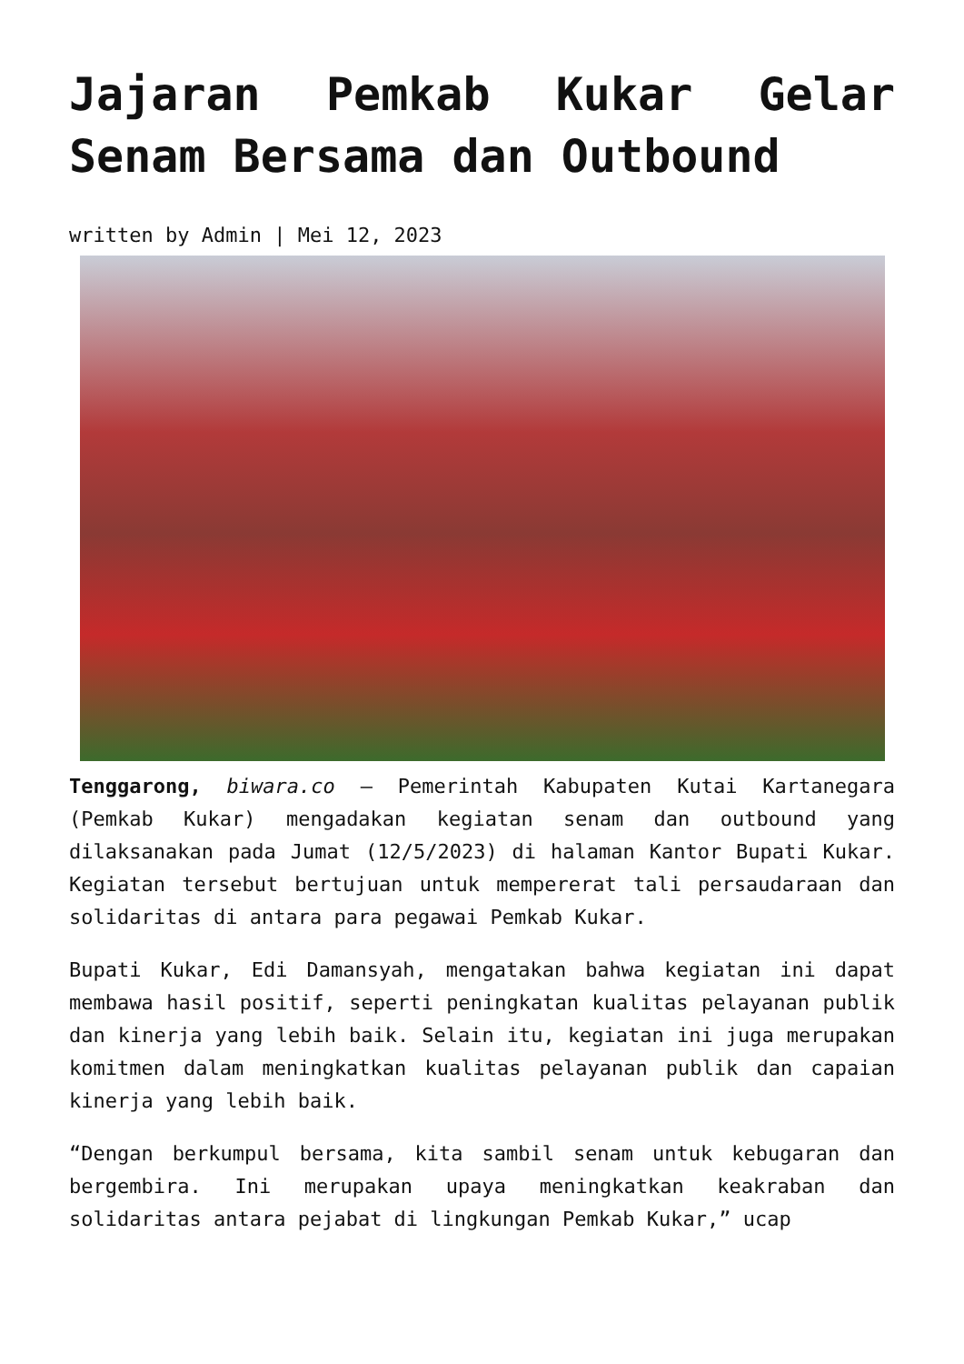Jajaran Pemkab Kukar Gelar
Senam Bersama dan Outbound
written by Admin | Mei 12, 2023
Tenggarong, biwara.co – Pemerintah Kabupaten Kutai Kartanegara (Pemkab Kukar) mengadakan kegiatan senam dan outbound yang dilaksanakan pada Jumat (12/5/2023) di halaman Kantor Bupati Kukar. Kegiatan tersebut bertujuan untuk mempererat tali persaudaraan dan solidaritas di antara para pegawai Pemkab Kukar.
Bupati Kukar, Edi Damansyah, mengatakan bahwa kegiatan ini dapat membawa hasil positif, seperti peningkatan kualitas pelayanan publik dan kinerja yang lebih baik. Selain itu, kegiatan ini juga merupakan komitmen dalam meningkatkan kualitas pelayanan publik dan capaian kinerja yang lebih baik.
“Dengan berkumpul bersama, kita sambil senam untuk kebugaran dan bergembira. Ini merupakan upaya meningkatkan keakraban dan solidaritas antara pejabat di lingkungan Pemkab Kukar,” ucap